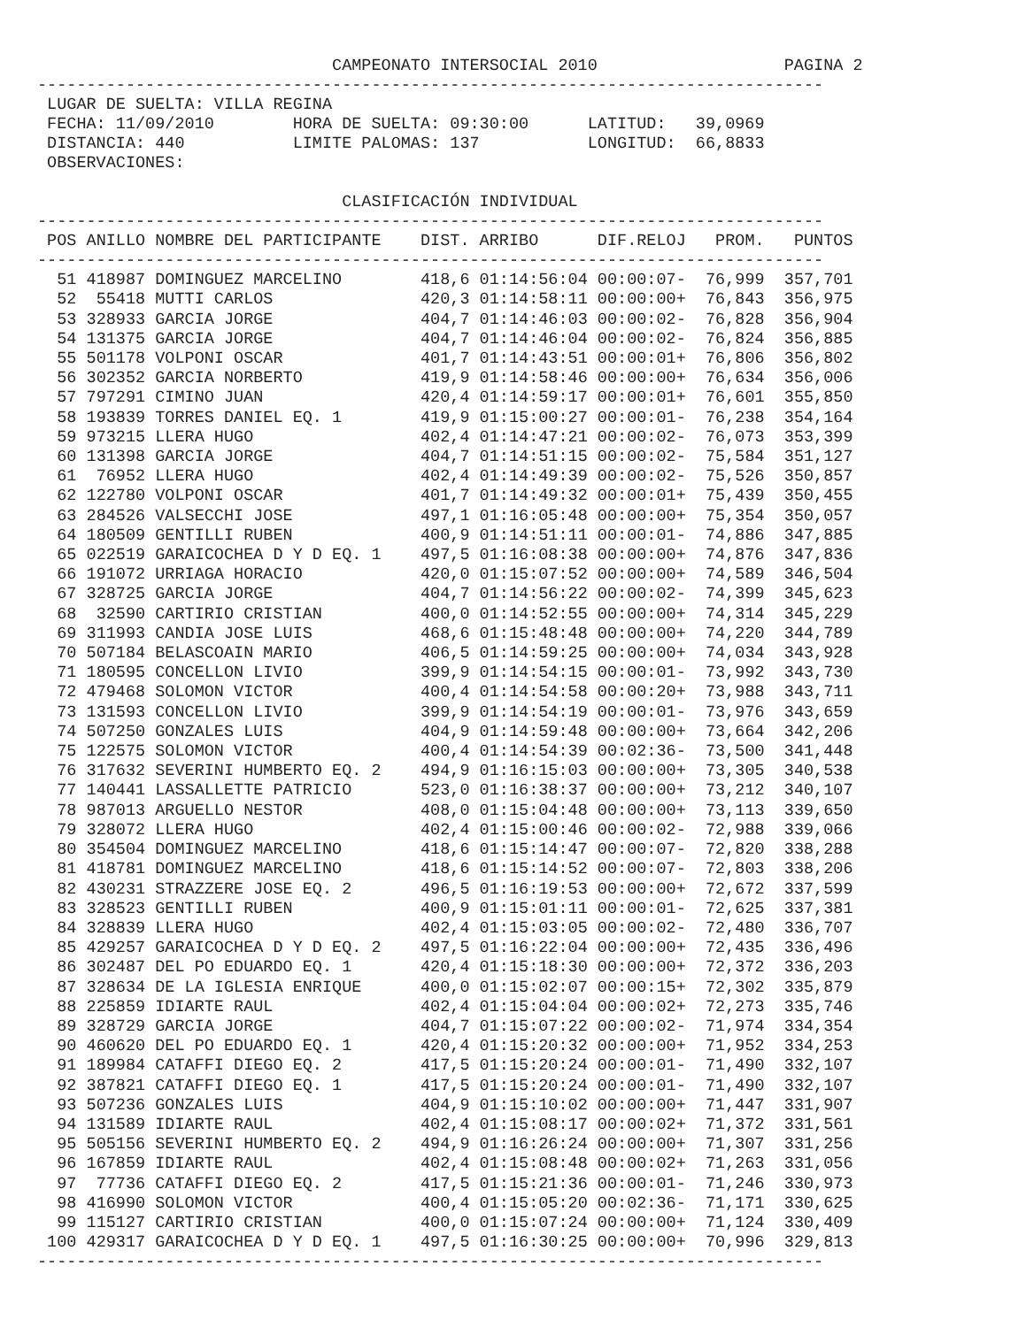CAMPEONATO INTERSOCIAL 2010                   PAGINA 2
--------------------------------------------------------------------------------
 LUGAR DE SUELTA: VILLA REGINA
 FECHA: 11/09/2010        HORA DE SUELTA: 09:30:00      LATITUD:   39,0969
 DISTANCIA: 440           LIMITE PALOMAS: 137           LONGITUD:  66,8833
 OBSERVACIONES:

                               CLASIFICACIÓN INDIVIDUAL
--------------------------------------------------------------------------------
| POS | ANILLO | NOMBRE DEL PARTICIPANTE | DIST. | ARRIBO | DIF.RELOJ | PROM. | PUNTOS |
| --- | --- | --- | --- | --- | --- | --- | --- |
--------------------------------------------------------------------------------
| 51 | 418987 | DOMINGUEZ MARCELINO | 418,6 | 01:14:56:04 | 00:00:07- | 76,999 | 357,701 |
| 52 | 55418 | MUTTI CARLOS | 420,3 | 01:14:58:11 | 00:00:00+ | 76,843 | 356,975 |
| 53 | 328933 | GARCIA JORGE | 404,7 | 01:14:46:03 | 00:00:02- | 76,828 | 356,904 |
| 54 | 131375 | GARCIA JORGE | 404,7 | 01:14:46:04 | 00:00:02- | 76,824 | 356,885 |
| 55 | 501178 | VOLPONI OSCAR | 401,7 | 01:14:43:51 | 00:00:01+ | 76,806 | 356,802 |
| 56 | 302352 | GARCIA NORBERTO | 419,9 | 01:14:58:46 | 00:00:00+ | 76,634 | 356,006 |
| 57 | 797291 | CIMINO JUAN | 420,4 | 01:14:59:17 | 00:00:01+ | 76,601 | 355,850 |
| 58 | 193839 | TORRES DANIEL EQ. 1 | 419,9 | 01:15:00:27 | 00:00:01- | 76,238 | 354,164 |
| 59 | 973215 | LLERA HUGO | 402,4 | 01:14:47:21 | 00:00:02- | 76,073 | 353,399 |
| 60 | 131398 | GARCIA JORGE | 404,7 | 01:14:51:15 | 00:00:02- | 75,584 | 351,127 |
| 61 | 76952 | LLERA HUGO | 402,4 | 01:14:49:39 | 00:00:02- | 75,526 | 350,857 |
| 62 | 122780 | VOLPONI OSCAR | 401,7 | 01:14:49:32 | 00:00:01+ | 75,439 | 350,455 |
| 63 | 284526 | VALSECCHI JOSE | 497,1 | 01:16:05:48 | 00:00:00+ | 75,354 | 350,057 |
| 64 | 180509 | GENTILLI RUBEN | 400,9 | 01:14:51:11 | 00:00:01- | 74,886 | 347,885 |
| 65 | 022519 | GARAICOCHEA D Y D EQ. 1 | 497,5 | 01:16:08:38 | 00:00:00+ | 74,876 | 347,836 |
| 66 | 191072 | URRIAGA HORACIO | 420,0 | 01:15:07:52 | 00:00:00+ | 74,589 | 346,504 |
| 67 | 328725 | GARCIA JORGE | 404,7 | 01:14:56:22 | 00:00:02- | 74,399 | 345,623 |
| 68 | 32590 | CARTIRIO CRISTIAN | 400,0 | 01:14:52:55 | 00:00:00+ | 74,314 | 345,229 |
| 69 | 311993 | CANDIA JOSE LUIS | 468,6 | 01:15:48:48 | 00:00:00+ | 74,220 | 344,789 |
| 70 | 507184 | BELASCOAIN MARIO | 406,5 | 01:14:59:25 | 00:00:00+ | 74,034 | 343,928 |
| 71 | 180595 | CONCELLON LIVIO | 399,9 | 01:14:54:15 | 00:00:01- | 73,992 | 343,730 |
| 72 | 479468 | SOLOMON VICTOR | 400,4 | 01:14:54:58 | 00:00:20+ | 73,988 | 343,711 |
| 73 | 131593 | CONCELLON LIVIO | 399,9 | 01:14:54:19 | 00:00:01- | 73,976 | 343,659 |
| 74 | 507250 | GONZALES LUIS | 404,9 | 01:14:59:48 | 00:00:00+ | 73,664 | 342,206 |
| 75 | 122575 | SOLOMON VICTOR | 400,4 | 01:14:54:39 | 00:02:36- | 73,500 | 341,448 |
| 76 | 317632 | SEVERINI HUMBERTO EQ. 2 | 494,9 | 01:16:15:03 | 00:00:00+ | 73,305 | 340,538 |
| 77 | 140441 | LASSALLETTE PATRICIO | 523,0 | 01:16:38:37 | 00:00:00+ | 73,212 | 340,107 |
| 78 | 987013 | ARGUELLO NESTOR | 408,0 | 01:15:04:48 | 00:00:00+ | 73,113 | 339,650 |
| 79 | 328072 | LLERA HUGO | 402,4 | 01:15:00:46 | 00:00:02- | 72,988 | 339,066 |
| 80 | 354504 | DOMINGUEZ MARCELINO | 418,6 | 01:15:14:47 | 00:00:07- | 72,820 | 338,288 |
| 81 | 418781 | DOMINGUEZ MARCELINO | 418,6 | 01:15:14:52 | 00:00:07- | 72,803 | 338,206 |
| 82 | 430231 | STRAZZERE JOSE EQ. 2 | 496,5 | 01:16:19:53 | 00:00:00+ | 72,672 | 337,599 |
| 83 | 328523 | GENTILLI RUBEN | 400,9 | 01:15:01:11 | 00:00:01- | 72,625 | 337,381 |
| 84 | 328839 | LLERA HUGO | 402,4 | 01:15:03:05 | 00:00:02- | 72,480 | 336,707 |
| 85 | 429257 | GARAICOCHEA D Y D EQ. 2 | 497,5 | 01:16:22:04 | 00:00:00+ | 72,435 | 336,496 |
| 86 | 302487 | DEL PO EDUARDO EQ. 1 | 420,4 | 01:15:18:30 | 00:00:00+ | 72,372 | 336,203 |
| 87 | 328634 | DE LA IGLESIA ENRIQUE | 400,0 | 01:15:02:07 | 00:00:15+ | 72,302 | 335,879 |
| 88 | 225859 | IDIARTE RAUL | 402,4 | 01:15:04:04 | 00:00:02+ | 72,273 | 335,746 |
| 89 | 328729 | GARCIA JORGE | 404,7 | 01:15:07:22 | 00:00:02- | 71,974 | 334,354 |
| 90 | 460620 | DEL PO EDUARDO EQ. 1 | 420,4 | 01:15:20:32 | 00:00:00+ | 71,952 | 334,253 |
| 91 | 189984 | CATAFFI DIEGO EQ. 2 | 417,5 | 01:15:20:24 | 00:00:01- | 71,490 | 332,107 |
| 92 | 387821 | CATAFFI DIEGO EQ. 1 | 417,5 | 01:15:20:24 | 00:00:01- | 71,490 | 332,107 |
| 93 | 507236 | GONZALES LUIS | 404,9 | 01:15:10:02 | 00:00:00+ | 71,447 | 331,907 |
| 94 | 131589 | IDIARTE RAUL | 402,4 | 01:15:08:17 | 00:00:02+ | 71,372 | 331,561 |
| 95 | 505156 | SEVERINI HUMBERTO EQ. 2 | 494,9 | 01:16:26:24 | 00:00:00+ | 71,307 | 331,256 |
| 96 | 167859 | IDIARTE RAUL | 402,4 | 01:15:08:48 | 00:00:02+ | 71,263 | 331,056 |
| 97 | 77736 | CATAFFI DIEGO EQ. 2 | 417,5 | 01:15:21:36 | 00:00:01- | 71,246 | 330,973 |
| 98 | 416990 | SOLOMON VICTOR | 400,4 | 01:15:05:20 | 00:02:36- | 71,171 | 330,625 |
| 99 | 115127 | CARTIRIO CRISTIAN | 400,0 | 01:15:07:24 | 00:00:00+ | 71,124 | 330,409 |
| 100 | 429317 | GARAICOCHEA D Y D EQ. 1 | 497,5 | 01:16:30:25 | 00:00:00+ | 70,996 | 329,813 |
--------------------------------------------------------------------------------